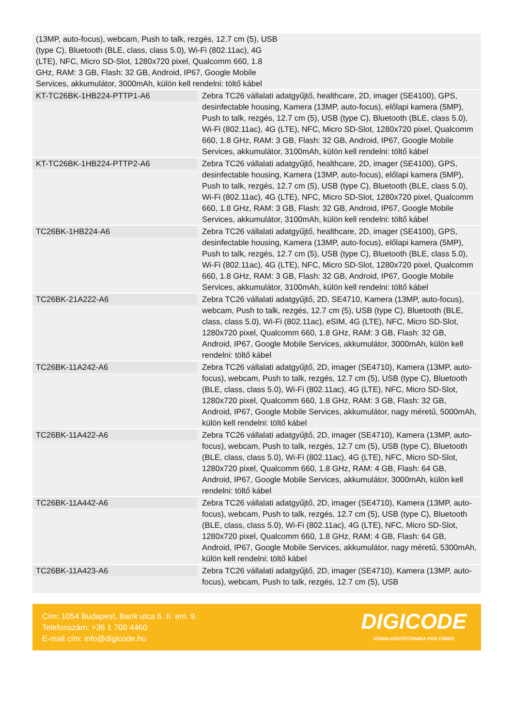| (13MP, auto-focus), webcam, Push to talk, rezgés, 12.7 cm (5), USB (type C), Bluetooth (BLE, class, class 5.0), Wi-Fi (802.11ac), 4G (LTE), NFC, Micro SD-Slot, 1280x720 pixel, Qualcomm 660, 1.8 GHz, RAM: 3 GB, Flash: 32 GB, Android, IP67, Google Mobile Services, akkumulátor, 3000mAh, külön kell rendelni: töltő kábel | |
| KT-TC26BK-1HB224-PTTP1-A6 | Zebra TC26 vállalati adatgyűjtő, healthcare, 2D, imager (SE4100), GPS, desinfectable housing, Kamera (13MP, auto-focus), előlapi kamera (5MP), Push to talk, rezgés, 12.7 cm (5), USB (type C), Bluetooth (BLE, class 5.0), Wi-Fi (802.11ac), 4G (LTE), NFC, Micro SD-Slot, 1280x720 pixel, Qualcomm 660, 1.8 GHz, RAM: 3 GB, Flash: 32 GB, Android, IP67, Google Mobile Services, akkumulátor, 3100mAh, külön kell rendelni: töltő kábel |
| KT-TC26BK-1HB224-PTTP2-A6 | Zebra TC26 vállalati adatgyűjtő, healthcare, 2D, imager (SE4100), GPS, desinfectable housing, Kamera (13MP, auto-focus), előlapi kamera (5MP), Push to talk, rezgés, 12.7 cm (5), USB (type C), Bluetooth (BLE, class 5.0), Wi-Fi (802.11ac), 4G (LTE), NFC, Micro SD-Slot, 1280x720 pixel, Qualcomm 660, 1.8 GHz, RAM: 3 GB, Flash: 32 GB, Android, IP67, Google Mobile Services, akkumulátor, 3100mAh, külön kell rendelni: töltő kábel |
| TC26BK-1HB224-A6 | Zebra TC26 vállalati adatgyűjtő, healthcare, 2D, imager (SE4100), GPS, desinfectable housing, Kamera (13MP, auto-focus), előlapi kamera (5MP), Push to talk, rezgés, 12.7 cm (5), USB (type C), Bluetooth (BLE, class 5.0), Wi-Fi (802.11ac), 4G (LTE), NFC, Micro SD-Slot, 1280x720 pixel, Qualcomm 660, 1.8 GHz, RAM: 3 GB, Flash: 32 GB, Android, IP67, Google Mobile Services, akkumulátor, 3100mAh, külön kell rendelni: töltő kábel |
| TC26BK-21A222-A6 | Zebra TC26 vállalati adatgyűjtő, 2D, SE4710, Kamera (13MP, auto-focus), webcam, Push to talk, rezgés, 12.7 cm (5), USB (type C), Bluetooth (BLE, class, class 5.0), Wi-Fi (802.11ac), eSIM, 4G (LTE), NFC, Micro SD-Slot, 1280x720 pixel, Qualcomm 660, 1.8 GHz, RAM: 3 GB, Flash: 32 GB, Android, IP67, Google Mobile Services, akkumulátor, 3000mAh, külön kell rendelni: töltő kábel |
| TC26BK-11A242-A6 | Zebra TC26 vállalati adatgyűjtő, 2D, imager (SE4710), Kamera (13MP, auto-focus), webcam, Push to talk, rezgés, 12.7 cm (5), USB (type C), Bluetooth (BLE, class, class 5.0), Wi-Fi (802.11ac), 4G (LTE), NFC, Micro SD-Slot, 1280x720 pixel, Qualcomm 660, 1.8 GHz, RAM: 3 GB, Flash: 32 GB, Android, IP67, Google Mobile Services, akkumulátor, nagy méretű, 5000mAh, külön kell rendelni: töltő kábel |
| TC26BK-11A422-A6 | Zebra TC26 vállalati adatgyűjtő, 2D, imager (SE4710), Kamera (13MP, auto-focus), webcam, Push to talk, rezgés, 12.7 cm (5), USB (type C), Bluetooth (BLE, class, class 5.0), Wi-Fi (802.11ac), 4G (LTE), NFC, Micro SD-Slot, 1280x720 pixel, Qualcomm 660, 1.8 GHz, RAM: 4 GB, Flash: 64 GB, Android, IP67, Google Mobile Services, akkumulátor, 3000mAh, külön kell rendelni: töltő kábel |
| TC26BK-11A442-A6 | Zebra TC26 vállalati adatgyűjtő, 2D, imager (SE4710), Kamera (13MP, auto-focus), webcam, Push to talk, rezgés, 12.7 cm (5), USB (type C), Bluetooth (BLE, class, class 5.0), Wi-Fi (802.11ac), 4G (LTE), NFC, Micro SD-Slot, 1280x720 pixel, Qualcomm 660, 1.8 GHz, RAM: 4 GB, Flash: 64 GB, Android, IP67, Google Mobile Services, akkumulátor, nagy méretű, 5300mAh, külön kell rendelni: töltő kábel |
| TC26BK-11A423-A6 | Zebra TC26 vállalati adatgyűjtő, 2D, imager (SE4710), Kamera (13MP, auto-focus), webcam, Push to talk, rezgés, 12.7 cm (5), USB |
Cím: 1054 Budapest, Bank utca 6. II. em. 9.
Telefonszám: +36 1 700 4460
E-mail cím: info@digicode.hu
DIGICODE
VONALKÓDTECHNIKA POS CÍMKE